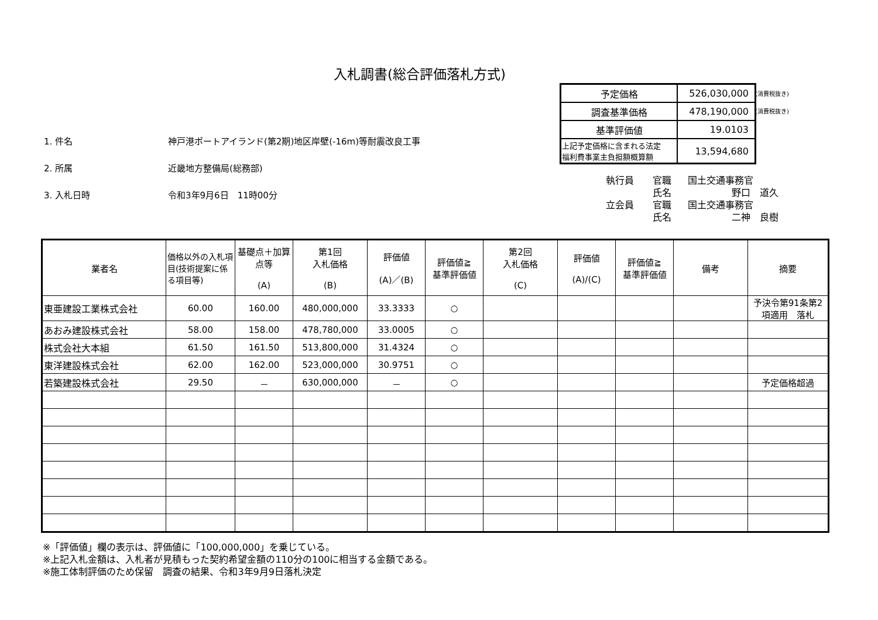入札調書(総合評価落札方式)
| 予定価格 | 526,030,000 |
| 調査基準価格 | 478,190,000 |
| 基準評価値 | 19.0103 |
| 上記予定価格に含まれる法定 福利費事業主負担額概算額 | 13,594,680 |
(消費税抜き)
(消費税抜き)
1. 件名 神戸港ポートアイランド(第2期)地区岸壁(-16m)等耐震改良工事
2. 所属 近畿地方整備局(総務部)
3. 入札日時 令和3年9月6日　11時00分
執行員 官職 国土交通事務官
氏名 野口　道久
立会員 官職 国土交通事務官
氏名 二神　良樹
| 業者名 | 価格以外の入札項目(技術提案に係る項目等) | 基礎点＋加算点等 (A) | 第1回 入札価格 (B) | 評価値 (A)／(B) | 評価値≧ 基準評価値 | 第2回 入札価格 (C) | 評価値 (A)/(C) | 評価値≧ 基準評価値 | 備考 | 摘要 |
| --- | --- | --- | --- | --- | --- | --- | --- | --- | --- | --- |
| 東亜建設工業株式会社 | 60.00 | 160.00 | 480,000,000 | 33.3333 | ○ | | | | | 予決令第91条第2項適用 落札 |
| あおみ建設株式会社 | 58.00 | 158.00 | 478,780,000 | 33.0005 | ○ | | | | | |
| 株式会社大本組 | 61.50 | 161.50 | 513,800,000 | 31.4324 | ○ | | | | | |
| 東洋建設株式会社 | 62.00 | 162.00 | 523,000,000 | 30.9751 | ○ | | | | | |
| 若築建設株式会社 | 29.50 | － | 630,000,000 | － | ○ | | | | | 予定価格超過 |
※「評価値」欄の表示は、評価値に「100,000,000」を乗じている。
※上記入札金額は、入札者が見積もった契約希望金額の110分の100に相当する金額である。
※施工体制評価のため保留　調査の結果、令和3年9月9日落札決定